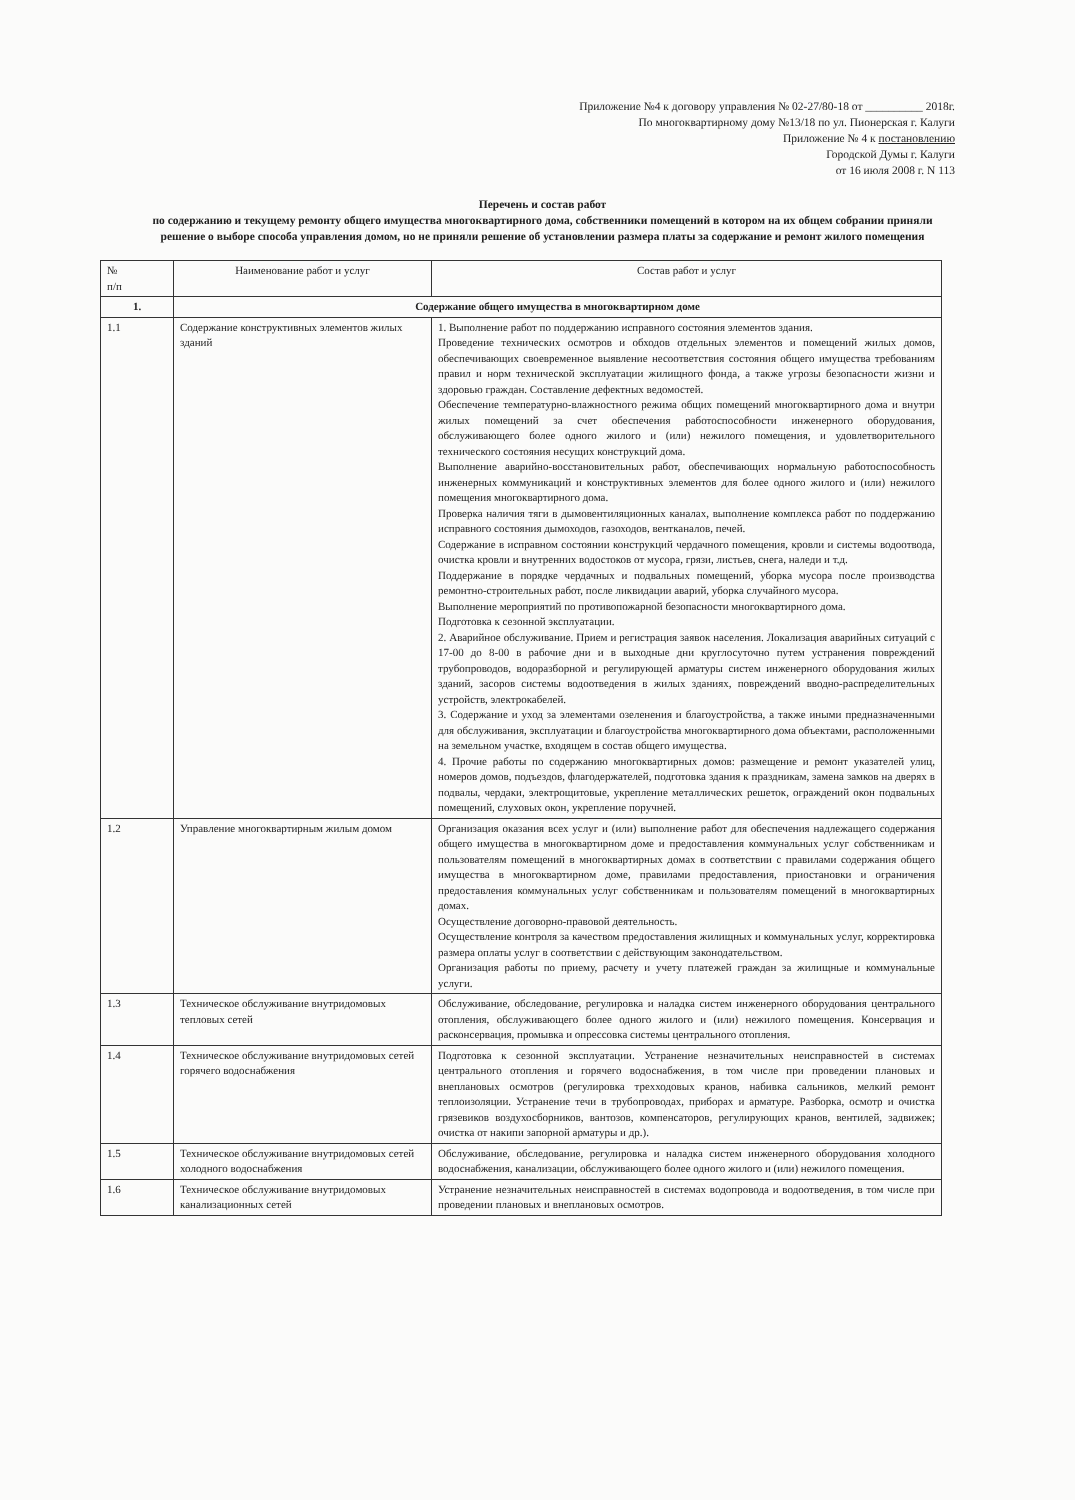Приложение №4 к договору управления № 02-27/80-18 от __________ 2018г.
По многоквартирному дому №13/18 по ул. Пионерская г. Калуги
Приложение № 4 к постановлению
Городской Думы г. Калуги
от 16 июля 2008 г. N 113
Перечень и состав работ
по содержанию и текущему ремонту общего имущества многоквартирного дома, собственники помещений в котором на их общем собрании приняли решение о выборе способа управления домом, но не приняли решение об установлении размера платы за содержание и ремонт жилого помещения
| № п/п | Наименование работ и услуг | Состав работ и услуг |
| --- | --- | --- |
| 1. | Содержание общего имущества в многоквартирном доме | |
| 1.1 | Содержание конструктивных элементов жилых зданий | 1. Выполнение работ по поддержанию исправного состояния элементов здания. Проведение технических осмотров и обходов отдельных элементов и помещений жилых домов, обеспечивающих своевременное выявление несоответствия состояния общего имущества требованиям правил и норм технической эксплуатации жилищного фонда, а также угрозы безопасности жизни и здоровью граждан. Составление дефектных ведомостей. Обеспечение температурно-влажностного режима общих помещений многоквартирного дома и внутри жилых помещений за счет обеспечения работоспособности инженерного оборудования, обслуживающего более одного жилого и (или) нежилого помещения, и удовлетворительного технического состояния несущих конструкций дома. Выполнение аварийно-восстановительных работ, обеспечивающих нормальную работоспособность инженерных коммуникаций и конструктивных элементов для более одного жилого и (или) нежилого помещения многоквартирного дома. Проверка наличия тяги в дымовентиляционных каналах, выполнение комплекса работ по поддержанию исправного состояния дымоходов, газоходов, вентканалов, печей. Содержание в исправном состоянии конструкций чердачного помещения, кровли и системы водоотвода, очистка кровли и внутренних водостоков от мусора, грязи, листьев, снега, наледи и т.д. Поддержание в порядке чердачных и подвальных помещений, уборка мусора после производства ремонтно-строительных работ, после ликвидации аварий, уборка случайного мусора. Выполнение мероприятий по противопожарной безопасности многоквартирного дома. Подготовка к сезонной эксплуатации. 2. Аварийное обслуживание. Прием и регистрация заявок населения. Локализация аварийных ситуаций с 17-00 до 8-00 в рабочие дни и в выходные дни круглосуточно путем устранения повреждений трубопроводов, водоразборной и регулирующей арматуры систем инженерного оборудования жилых зданий, засоров системы водоотведения в жилых зданиях, повреждений вводно-распределительных устройств, электрокабелей. 3. Содержание и уход за элементами озеленения и благоустройства, а также иными предназначенными для обслуживания, эксплуатации и благоустройства многоквартирного дома объектами, расположенными на земельном участке, входящем в состав общего имущества. 4. Прочие работы по содержанию многоквартирных домов: размещение и ремонт указателей улиц, номеров домов, подъездов, флагодержателей, подготовка здания к праздникам, замена замков на дверях в подвалы, чердаки, электрощитовые, укрепление металлических решеток, ограждений окон подвальных помещений, слуховых окон, укрепление поручней. |
| 1.2 | Управление многоквартирным жилым домом | Организация оказания всех услуг и (или) выполнение работ для обеспечения надлежащего содержания общего имущества в многоквартирном доме и предоставления коммунальных услуг собственникам и пользователям помещений в многоквартирных домах в соответствии с правилами содержания общего имущества в многоквартирном доме, правилами предоставления, приостановки и ограничения предоставления коммунальных услуг собственникам и пользователям помещений в многоквартирных домах. Осуществление договорно-правовой деятельность. Осуществление контроля за качеством предоставления жилищных и коммунальных услуг, корректировка размера оплаты услуг в соответствии с действующим законодательством. Организация работы по приему, расчету и учету платежей граждан за жилищные и коммунальные услуги. |
| 1.3 | Техническое обслуживание внутридомовых тепловых сетей | Обслуживание, обследование, регулировка и наладка систем инженерного оборудования центрального отопления, обслуживающего более одного жилого и (или) нежилого помещения. Консервация и расконсервация, промывка и опрессовка системы центрального отопления. |
| 1.4 | Техническое обслуживание внутридомовых сетей горячего водоснабжения | Подготовка к сезонной эксплуатации. Устранение незначительных неисправностей в системах центрального отопления и горячего водоснабжения, в том числе при проведении плановых и внеплановых осмотров (регулировка трехходовых кранов, набивка сальников, мелкий ремонт теплоизоляции. Устранение течи в трубопроводах, приборах и арматуре. Разборка, осмотр и очистка грязевиков воздухосборников, вантозов, компенсаторов, регулирующих кранов, вентилей, задвижек; очистка от накипи запорной арматуры и др.). |
| 1.5 | Техническое обслуживание внутридомовых сетей холодного водоснабжения | Обслуживание, обследование, регулировка и наладка систем инженерного оборудования холодного водоснабжения, канализации, обслуживающего более одного жилого и (или) нежилого помещения. |
| 1.6 | Техническое обслуживание внутридомовых канализационных сетей | Устранение незначительных неисправностей в системах водопровода и водоотведения, в том числе при проведении плановых и внеплановых осмотров. |